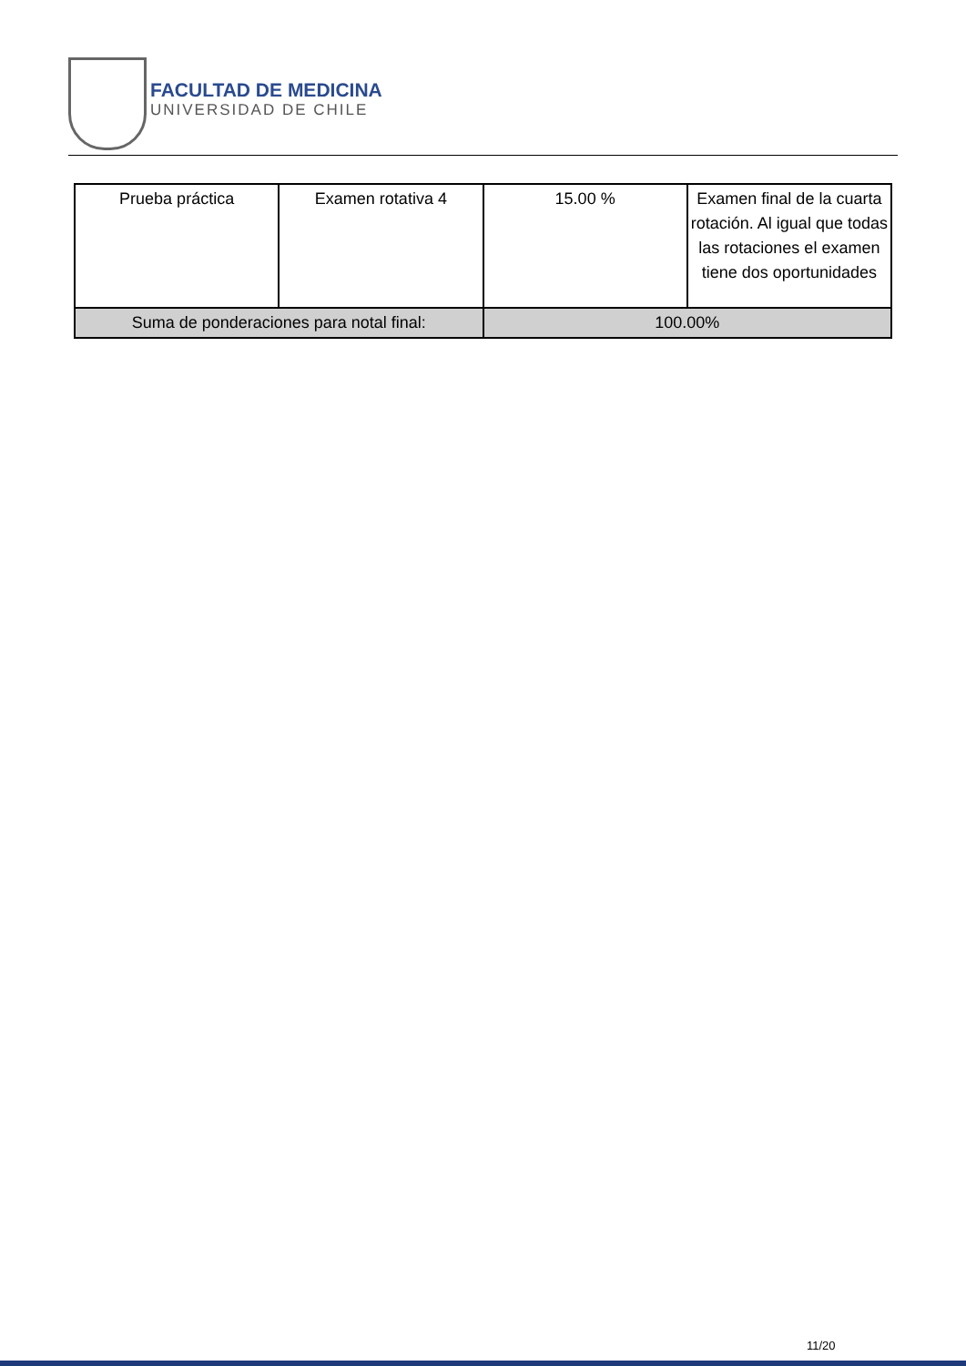FACULTAD DE MEDICINA
UNIVERSIDAD DE CHILE
| Prueba práctica | Examen rotativa 4 | 15.00 % | Examen final de la cuarta rotación. Al igual que todas las rotaciones el examen tiene dos oportunidades |
| Suma de ponderaciones para notal final: | | 100.00% | |
11/20